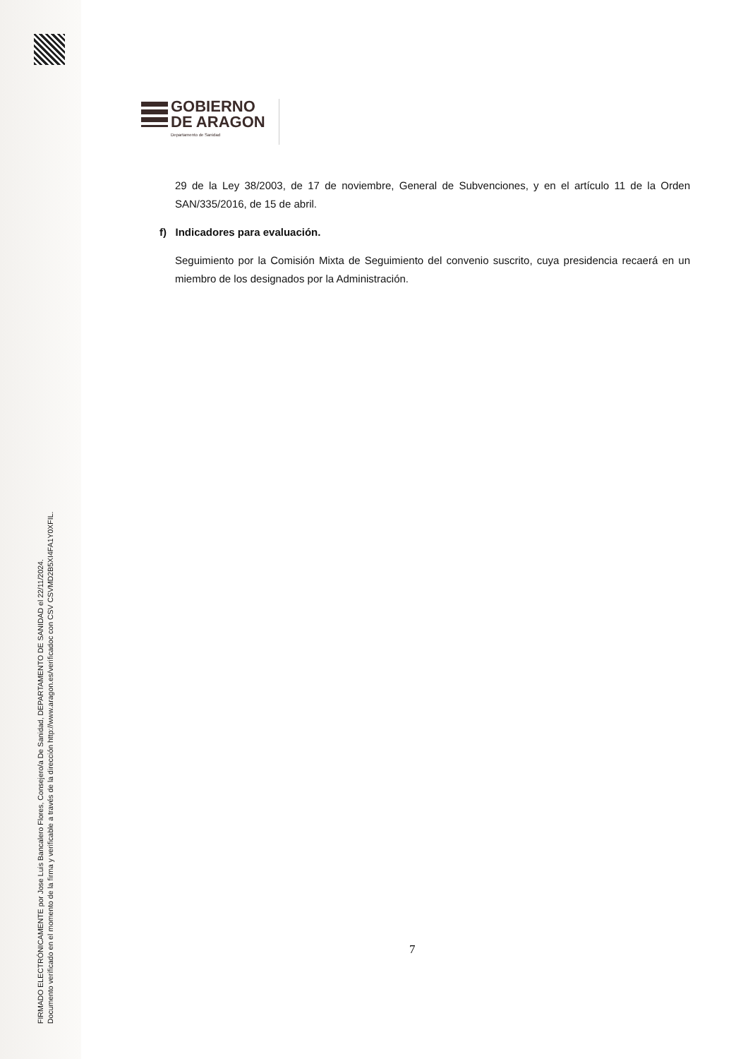FIRMADO ELECTRÓNICAMENTE por Jose Luis Bancalero Flores, Consejero/a De Sanidad, DEPARTAMENTO DE SANIDAD el 22/11/2024.
Documento verificado en el momento de la firma y verificable a través de la dirección http://www.aragon.es/verificadoc con CSV CSVMD2B5XI4FA1Y0XFIL.
GOBIERNO
DE ARAGON
Departamento de Sanidad
29 de la Ley 38/2003, de 17 de noviembre, General de Subvenciones, y en el artículo 11 de la Orden SAN/335/2016, de 15 de abril.
f) Indicadores para evaluación.
Seguimiento por la Comisión Mixta de Seguimiento del convenio suscrito, cuya presidencia recaerá en un miembro de los designados por la Administración.
7